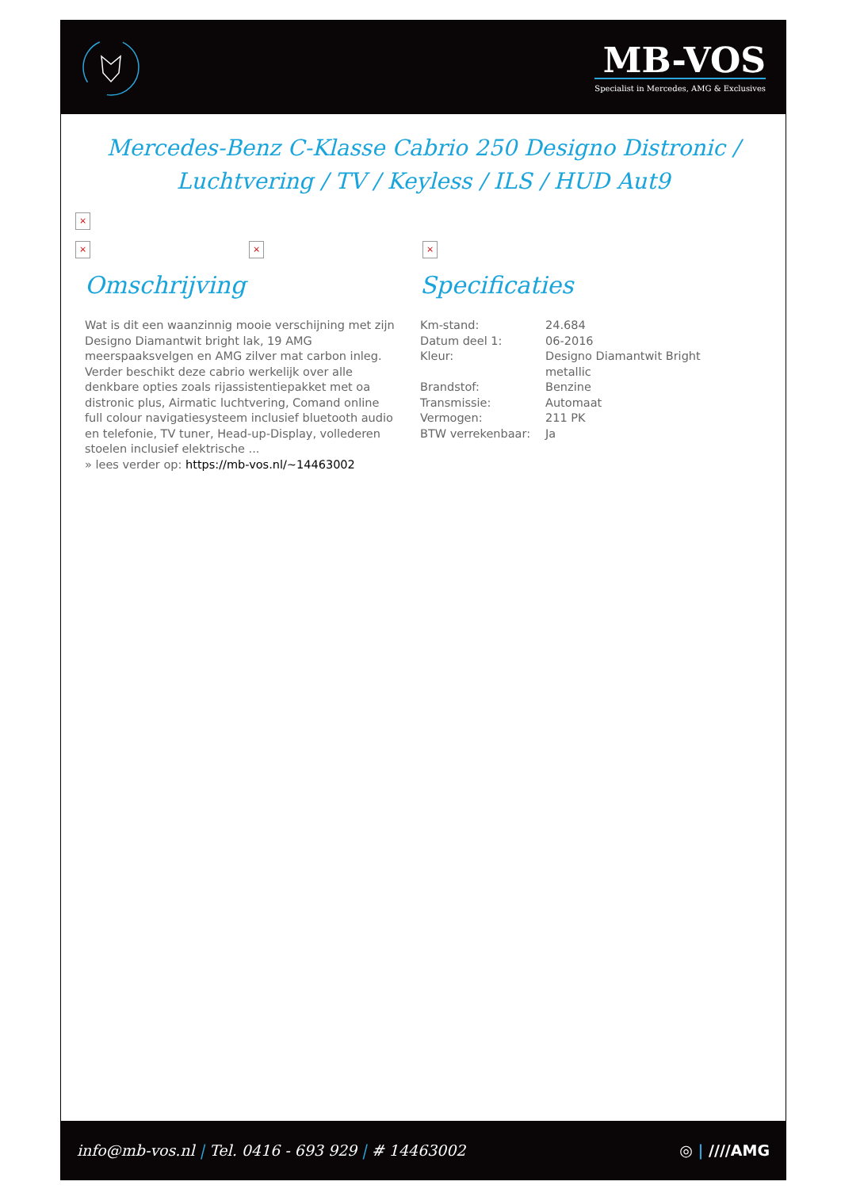MB-VOS
Specialist in Mercedes, AMG & Exclusives
Mercedes-Benz C-Klasse Cabrio 250 Designo Distronic / Luchtvering / TV / Keyless / ILS / HUD Aut9
×
× × ×
Omschrijving
Wat is dit een waanzinnig mooie verschijning met zijn Designo Diamantwit bright lak, 19 AMG meerspaaksvelgen en AMG zilver mat carbon inleg. Verder beschikt deze cabrio werkelijk over alle denkbare opties zoals rijassistentiepakket met oa distronic plus, Airmatic luchtvering, Comand online full colour navigatiesysteem inclusief bluetooth audio en telefonie, TV tuner, Head-up-Display, vollederen stoelen inclusief elektrische ...
» lees verder op: https://mb-vos.nl/~14463002
Specificaties
| Km-stand: | 24.684 |
| Datum deel 1: | 06-2016 |
| Kleur: | Designo Diamantwit Bright metallic |
| Brandstof: | Benzine |
| Transmissie: | Automaat |
| Vermogen: | 211 PK |
| BTW verrekenbaar: | Ja |
info@mb-vos.nl | Tel. 0416 - 693 929 | # 14463002
◎ | ////AMG